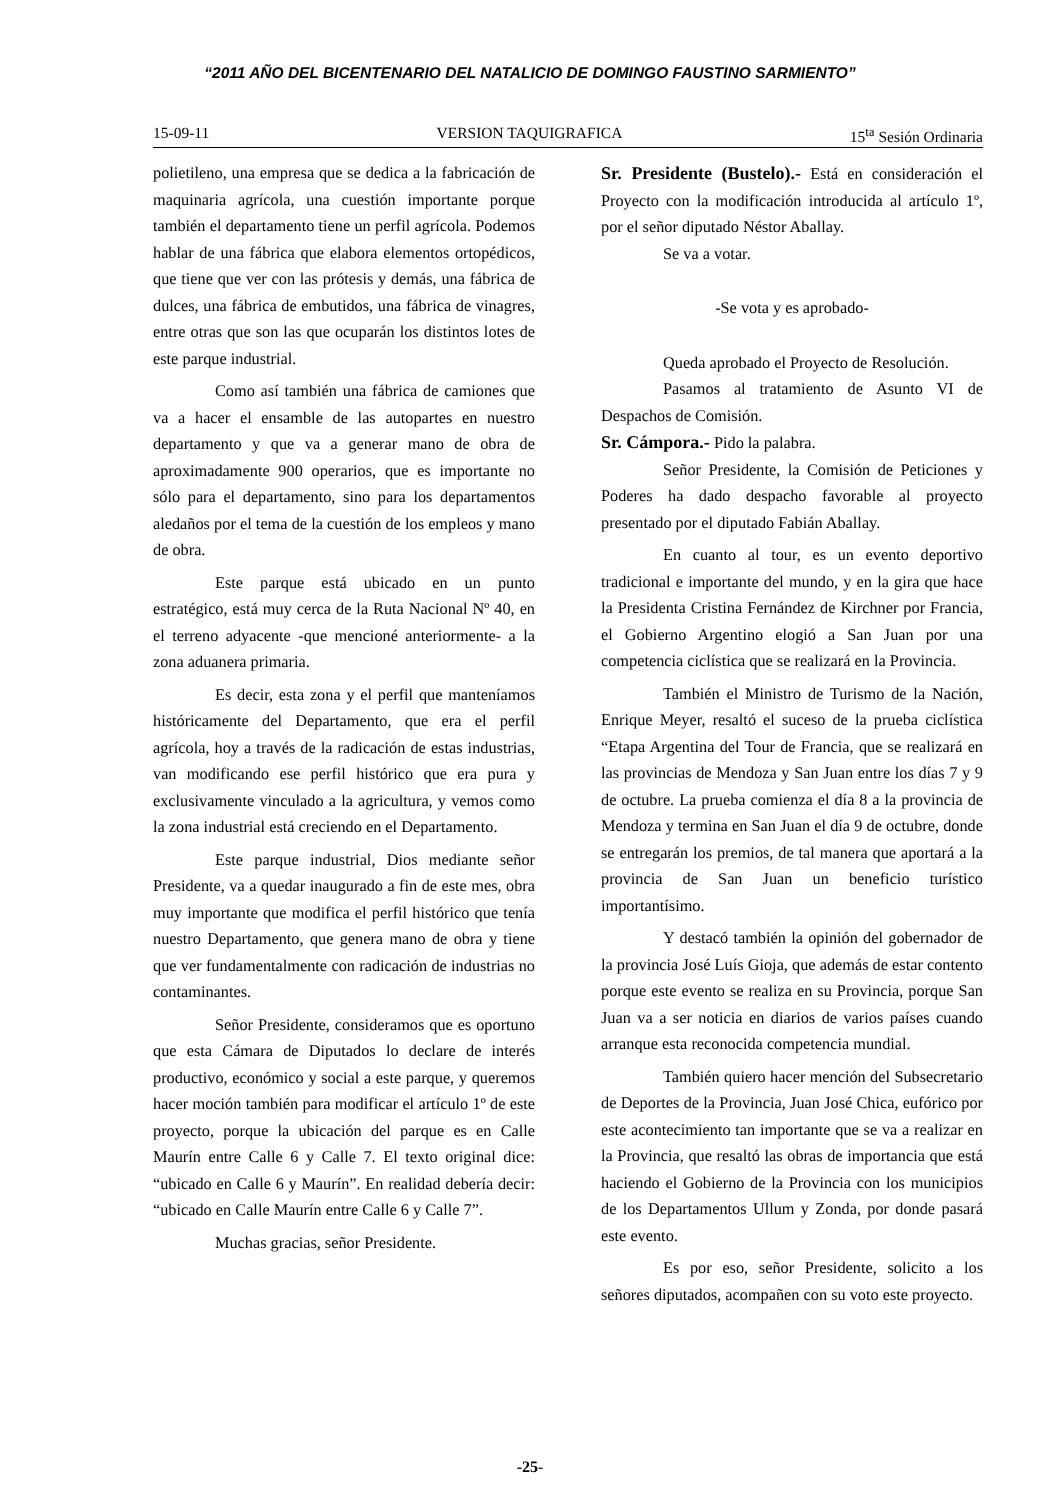“2011 AÑO DEL BICENTENARIO DEL NATALICIO DE DOMINGO FAUSTINO SARMIENTO”
15-09-11 VERSION TAQUIGRAFICA 15<sup>ta</sup> Sesión Ordinaria
polietileno, una empresa que se dedica a la fabricación de maquinaria agrícola, una cuestión importante porque también el departamento tiene un perfil agrícola. Podemos hablar de una fábrica que elabora elementos ortopédicos, que tiene que ver con las prótesis y demás, una fábrica de dulces, una fábrica de embutidos, una fábrica de vinagres, entre otras que son las que ocuparán los distintos lotes de este parque industrial.
Como así también una fábrica de camiones que va a hacer el ensamble de las autopartes en nuestro departamento y que va a generar mano de obra de aproximadamente 900 operarios, que es importante no sólo para el departamento, sino para los departamentos aledaños por el tema de la cuestión de los empleos y mano de obra.
Este parque está ubicado en un punto estratégico, está muy cerca de la Ruta Nacional Nº 40, en el terreno adyacente -que mencioné anteriormente- a la zona aduanera primaria.
Es decir, esta zona y el perfil que manteníamos históricamente del Departamento, que era el perfil agrícola, hoy a través de la radicación de estas industrias, van modificando ese perfil histórico que era pura y exclusivamente vinculado a la agricultura, y vemos como la zona industrial está creciendo en el Departamento.
Este parque industrial, Dios mediante señor Presidente, va a quedar inaugurado a fin de este mes, obra muy importante que modifica el perfil histórico que tenía nuestro Departamento, que genera mano de obra y tiene que ver fundamentalmente con radicación de industrias no contaminantes.
Señor Presidente, consideramos que es oportuno que esta Cámara de Diputados lo declare de interés productivo, económico y social a este parque, y queremos hacer moción también para modificar el artículo 1º de este proyecto, porque la ubicación del parque es en Calle Maurín entre Calle 6 y Calle 7. El texto original dice: “ubicado en Calle 6 y Maurín”. En realidad debería decir: “ubicado en Calle Maurín entre Calle 6 y Calle 7”.
Muchas gracias, señor Presidente.
Sr. Presidente (Bustelo).- Está en consideración el Proyecto con la modificación introducida al artículo 1º, por el señor diputado Néstor Aballay.
Se va a votar.
-Se vota y es aprobado-
Queda aprobado el Proyecto de Resolución.
Pasamos al tratamiento de Asunto VI de Despachos de Comisión.
Sr. Cámpora.- Pido la palabra.
Señor Presidente, la Comisión de Peticiones y Poderes ha dado despacho favorable al proyecto presentado por el diputado Fabián Aballay.
En cuanto al tour, es un evento deportivo tradicional e importante del mundo, y en la gira que hace la Presidenta Cristina Fernández de Kirchner por Francia, el Gobierno Argentino elogió a San Juan por una competencia ciclística que se realizará en la Provincia.
También el Ministro de Turismo de la Nación, Enrique Meyer, resaltó el suceso de la prueba ciclística “Etapa Argentina del Tour de Francia, que se realizará en las provincias de Mendoza y San Juan entre los días 7 y 9 de octubre. La prueba comienza el día 8 a la provincia de Mendoza y termina en San Juan el día 9 de octubre, donde se entregarán los premios, de tal manera que aportará a la provincia de San Juan un beneficio turístico importantísimo.
Y destacó también la opinión del gobernador de la provincia José Luís Gioja, que además de estar contento porque este evento se realiza en su Provincia, porque San Juan va a ser noticia en diarios de varios países cuando arranque esta reconocida competencia mundial.
También quiero hacer mención del Subsecretario de Deportes de la Provincia, Juan José Chica, eufórico por este acontecimiento tan importante que se va a realizar en la Provincia, que resaltó las obras de importancia que está haciendo el Gobierno de la Provincia con los municipios de los Departamentos Ullum y Zonda, por donde pasará este evento.
Es por eso, señor Presidente, solicito a los señores diputados, acompañen con su voto este proyecto.
-25-